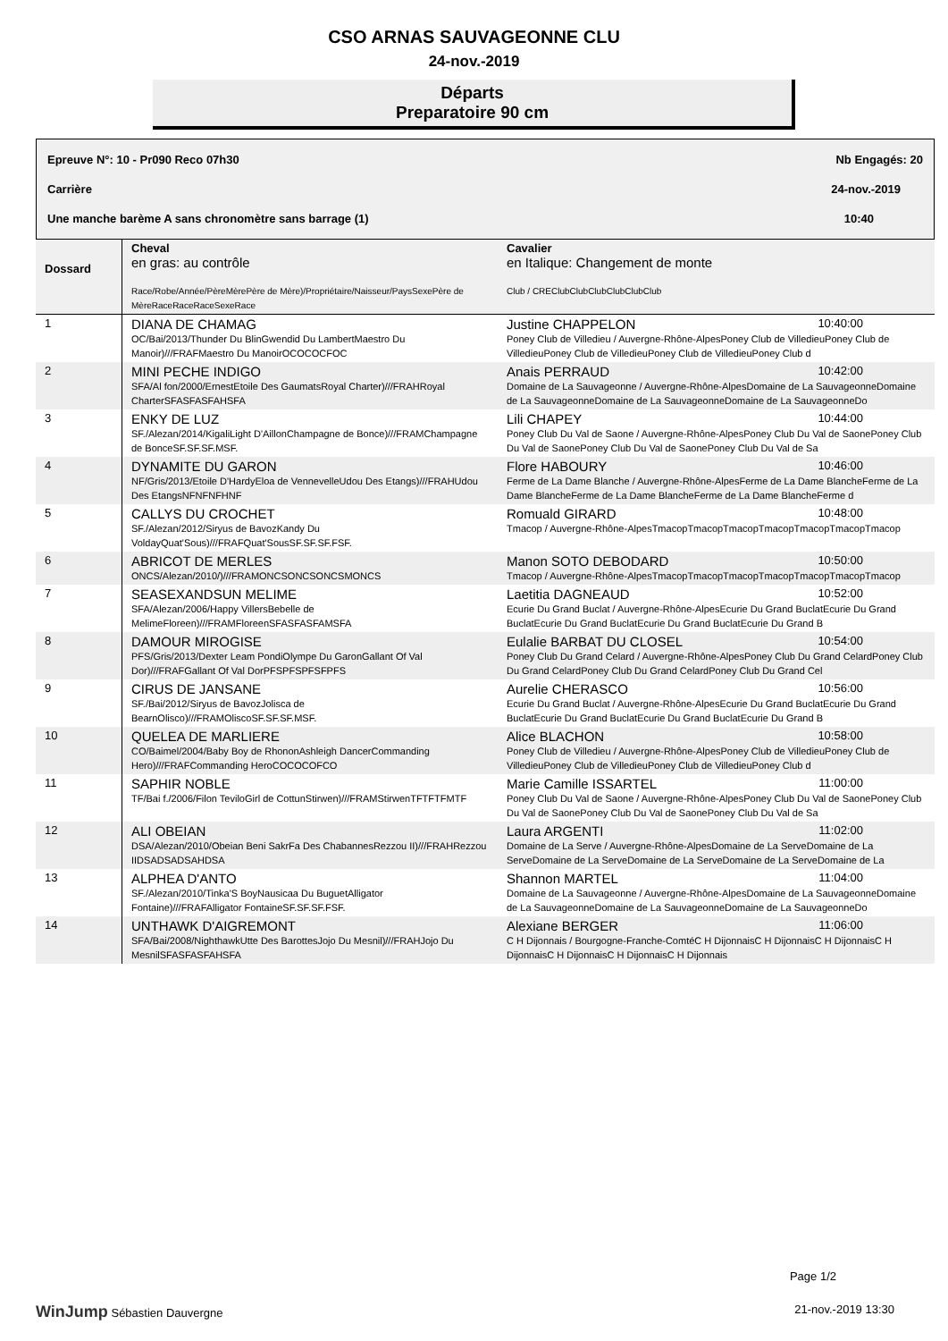CSO ARNAS SAUVAGEONNE CLU
24-nov.-2019
Départs
Preparatoire 90 cm
Epreuve N°: 10 - Pr090 Reco 07h30 Nb Engagés: 20
Carrière 24-nov.-2019
Une manche barème A sans chronomètre sans barrage (1) 10:40
| Dossard | Cheval en gras: au contrôle Race/Robe/Année/PèreMèrePère de Mère)/Propriétaire/Naisseur/PaysSexePère de MèreRaceRaceRaceSexeRace | Cavalier en Italique: Changement de monte Club / CREClubClubClubClubClubClub |
| --- | --- | --- |
| 1 | DIANA DE CHAMAG OC/Bai/2013/Thunder Du BlinGwendid Du LambertMaestro Du Manoir)///FRAFMaestro Du ManoirOCOCOCFOC | Justine CHAPPELON 10:40:00 Poney Club de Villedieu / Auvergne-Rhône-AlpesPoney Club de VilledieuPoney Club de VilledieuPoney Club de VilledieuPoney Club de VilledieuPoney Club d |
| 2 | MINI PECHE INDIGO SFA/Al fon/2000/ErnestEtoile Des GaumatsRoyal Charter)///FRAHRoyal CharterSFASFASFAHSFA | Anais PERRAUD 10:42:00 Domaine de La Sauvageonne / Auvergne-Rhône-AlpesDomaine de La SauvageonneDomaine de La SauvageonneDomaine de La SauvageonneDomaine de La SauvageonneDo |
| 3 | ENKY DE LUZ SF./Alezan/2014/KigaliLight D'AillonChampagne de Bonce)///FRAMChampagne de BonceSF.SF.SF.MSF. | Lili CHAPEY 10:44:00 Poney Club Du Val de Saone / Auvergne-Rhône-AlpesPoney Club Du Val de SaonePoney Club Du Val de SaonePoney Club Du Val de SaonePoney Club Du Val de Sa |
| 4 | DYNAMITE DU GARON NF/Gris/2013/Etoile D'HardyEloa de VennevelleUdou Des Etangs)///FRAHUdou Des EtangsNFNFNFHNF | Flore HABOURY 10:46:00 Ferme de La Dame Blanche / Auvergne-Rhône-AlpesFerme de La Dame BlancheFerme de La Dame BlancheFerme de La Dame BlancheFerme de La Dame BlancheFerme d |
| 5 | CALLYS DU CROCHET SF./Alezan/2012/Siryus de BavozKandy Du VoldayQuat'Sous)///FRAFQuat'SousSF.SF.SF.FSF. | Romuald GIRARD 10:48:00 Tmacop / Auvergne-Rhône-AlpesTmacopTmacopTmacopTmacopTmacopTmacopTmacop |
| 6 | ABRICOT DE MERLES ONCS/Alezan/2010/)///FRAMONCSONCSONCSMONCS | Manon SOTO DEBODARD 10:50:00 Tmacop / Auvergne-Rhône-AlpesTmacopTmacopTmacopTmacopTmacopTmacopTmacop |
| 7 | SEASEXANDSUN MELIME SFA/Alezan/2006/Happy VillersBebelle de MelimeFloreen)///FRAMFloreenSFASFASFAMSFA | Laetitia DAGNEAUD 10:52:00 Ecurie Du Grand Buclat / Auvergne-Rhône-AlpesEcurie Du Grand BuclatEcurie Du Grand BuclatEcurie Du Grand BuclatEcurie Du Grand BuclatEcurie Du Grand B |
| 8 | DAMOUR MIROGISE PFS/Gris/2013/Dexter Leam PondiOlympe Du GaronGallant Of Val Dor)///FRAFGallant Of Val DorPFSPFSPFSFPFS | Eulalie BARBAT DU CLOSEL 10:54:00 Poney Club Du Grand Celard / Auvergne-Rhône-AlpesPoney Club Du Grand CelardPoney Club Du Grand CelardPoney Club Du Grand CelardPoney Club Du Grand Cel |
| 9 | CIRUS DE JANSANE SF./Bai/2012/Siryus de BavozJolisca de BearnOlisco)///FRAMOliscoSF.SF.SF.MSF. | Aurelie CHERASCO 10:56:00 Ecurie Du Grand Buclat / Auvergne-Rhône-AlpesEcurie Du Grand BuclatEcurie Du Grand BuclatEcurie Du Grand BuclatEcurie Du Grand BuclatEcurie Du Grand B |
| 10 | QUELEA DE MARLIERE CO/Baimel/2004/Baby Boy de RhononAshleigh DancerCommanding Hero)///FRAFCommanding HeroCOCOCOFCO | Alice BLACHON 10:58:00 Poney Club de Villedieu / Auvergne-Rhône-AlpesPoney Club de VilledieuPoney Club de VilledieuPoney Club de VilledieuPoney Club de VilledieuPoney Club d |
| 11 | SAPHIR NOBLE TF/Bai f./2006/Filon TeviloGirl de CottunStirwen)///FRAMStirwenTFTFTFMTF | Marie Camille ISSARTEL 11:00:00 Poney Club Du Val de Saone / Auvergne-Rhône-AlpesPoney Club Du Val de SaonePoney Club Du Val de SaonePoney Club Du Val de SaonePoney Club Du Val de Sa |
| 12 | ALI OBEIAN DSA/Alezan/2010/Obeian Beni SakrFa Des ChabannesRezzou II)///FRAHRezzou IIDSADSADSAHDSA | Laura ARGENTI 11:02:00 Domaine de La Serve / Auvergne-Rhône-AlpesDomaine de La ServeDomaine de La ServeDomaine de La ServeDomaine de La ServeDomaine de La ServeDomaine de La |
| 13 | ALPHEA D'ANTO SF./Alezan/2010/Tinka'S BoyNausicaa Du BuguetAlligator Fontaine)///FRAFAlligator FontaineSF.SF.SF.FSF. | Shannon MARTEL 11:04:00 Domaine de La Sauvageonne / Auvergne-Rhône-AlpesDomaine de La SauvageonneDomaine de La SauvageonneDomaine de La SauvageonneDomaine de La SauvageonneDo |
| 14 | UNTHAWK D'AIGREMONT SFA/Bai/2008/NighthawkUtte Des BarottesJojo Du Mesnil)///FRAHJojo Du MesnilSFASFASFAHSFA | Alexiane BERGER 11:06:00 C H Dijonnais / Bourgogne-Franche-ComtéC H DijonnaisC H DijonnaisC H DijonnaisC H DijonnaisC H DijonnaisC H DijonnaisC H Dijonnais |
Page 1/2
WinJump Sébastien Dauvergne 21-nov.-2019 13:30